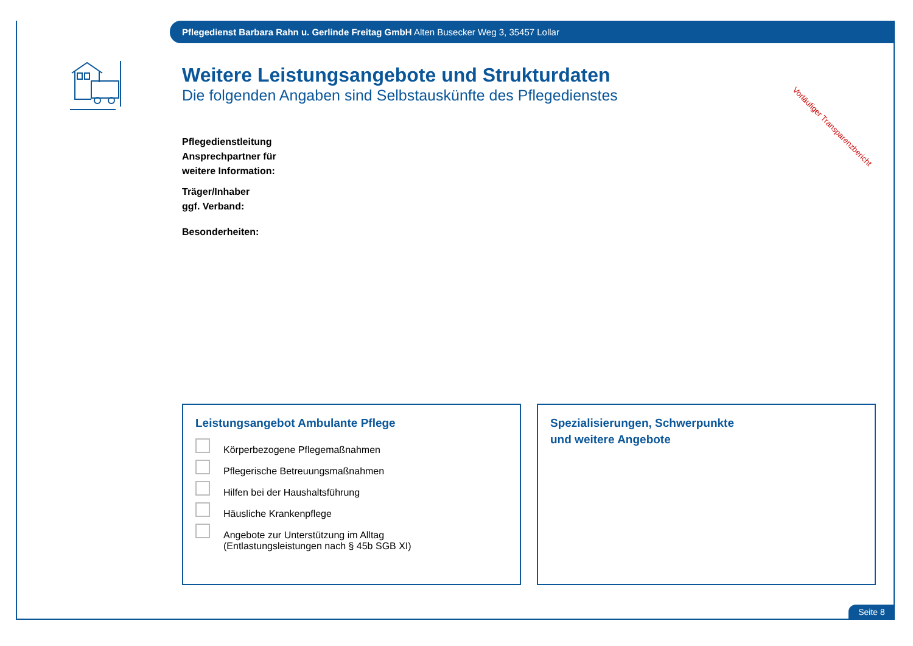Pflegedienst Barbara Rahn u. Gerlinde Freitag GmbH Alten Busecker Weg 3, 35457 Lollar
Vorläufiger Transparenzbericht
Weitere Leistungsangebote und Strukturdaten
Die folgenden Angaben sind Selbstauskünfte des Pflegedienstes
Pflegedienstleitung
Ansprechpartner für
weitere Information:
Träger/Inhaber
ggf. Verband:
Besonderheiten:
Leistungsangebot Ambulante Pflege
Körperbezogene Pflegemaßnahmen
Pflegerische Betreuungsmaßnahmen
Hilfen bei der Haushaltsführung
Häusliche Krankenpflege
Angebote zur Unterstützung im Alltag
(Entlastungsleistungen nach § 45b SGB XI)
Spezialisierungen, Schwerpunkte
und weitere Angebote
Seite 8